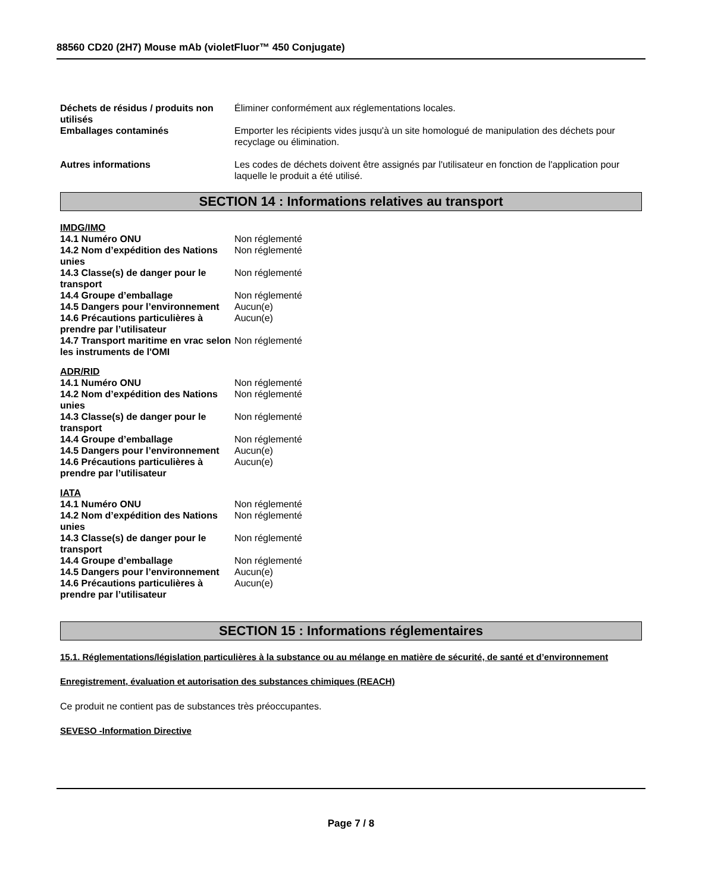88560 CD20 (2H7) Mouse mAb (violetFluor™ 450 Conjugate)
| Déchets de résidus / produits non utilisés | Éliminer conformément aux réglementations locales. |
| Emballages contaminés | Emporter les récipients vides jusqu'à un site homologué de manipulation des déchets pour recyclage ou élimination. |
| Autres informations | Les codes de déchets doivent être assignés par l'utilisateur en fonction de l'application pour laquelle le produit a été utilisé. |
SECTION 14 : Informations relatives au transport
IMDG/IMO
| 14.1 Numéro ONU | Non réglementé |
| 14.2 Nom d’expédition des Nations unies | Non réglementé |
| 14.3 Classe(s) de danger pour le transport | Non réglementé |
| 14.4 Groupe d’emballage | Non réglementé |
| 14.5 Dangers pour l’environnement | Aucun(e) |
| 14.6 Précautions particulières à prendre par l’utilisateur | Aucun(e) |
| 14.7 Transport maritime en vrac selon les instruments de l'OMI | Non réglementé |
ADR/RID
| 14.1 Numéro ONU | Non réglementé |
| 14.2 Nom d’expédition des Nations unies | Non réglementé |
| 14.3 Classe(s) de danger pour le transport | Non réglementé |
| 14.4 Groupe d’emballage | Non réglementé |
| 14.5 Dangers pour l’environnement | Aucun(e) |
| 14.6 Précautions particulières à prendre par l’utilisateur | Aucun(e) |
IATA
| 14.1 Numéro ONU | Non réglementé |
| 14.2 Nom d’expédition des Nations unies | Non réglementé |
| 14.3 Classe(s) de danger pour le transport | Non réglementé |
| 14.4 Groupe d’emballage | Non réglementé |
| 14.5 Dangers pour l’environnement | Aucun(e) |
| 14.6 Précautions particulières à prendre par l’utilisateur | Aucun(e) |
SECTION 15 : Informations réglementaires
15.1. Réglementations/législation particulières à la substance ou au mélange en matière de sécurité, de santé et d’environnement
Enregistrement, évaluation et autorisation des substances chimiques (REACH)
Ce produit ne contient pas de substances très préoccupantes.
SEVESO -Information Directive
Page 7 / 8